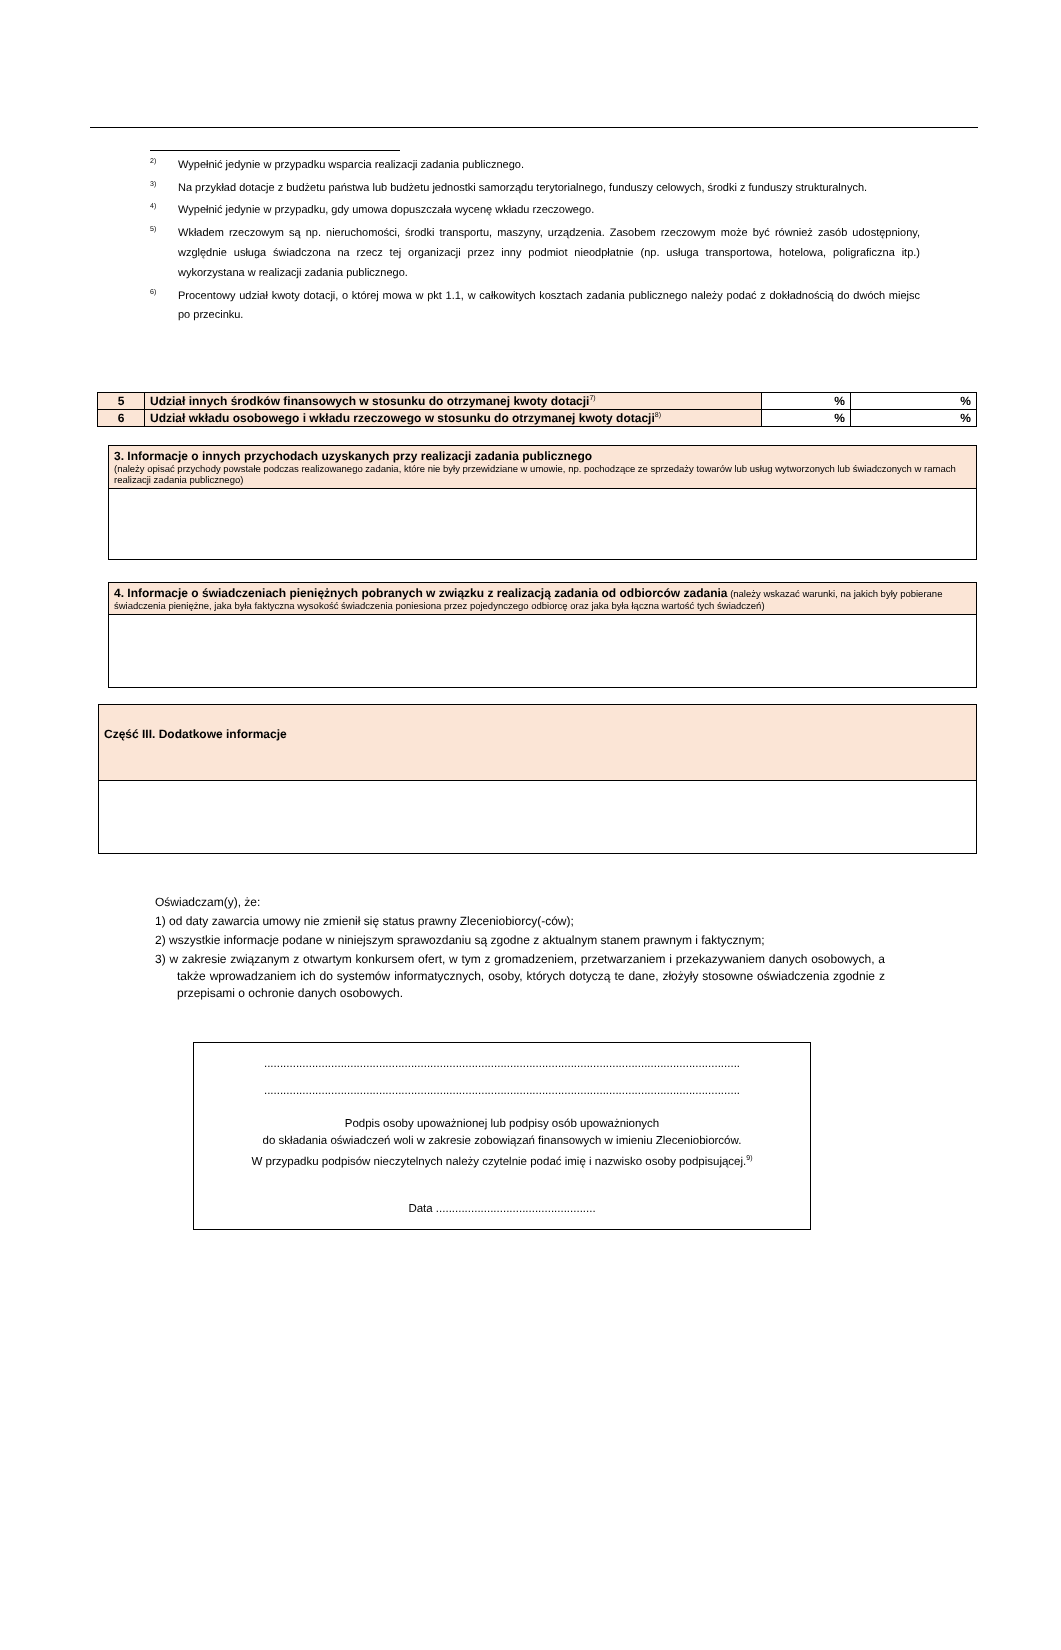<sup>2)</sup> Wypełnić jedynie w przypadku wsparcia realizacji zadania publicznego.
<sup>3)</sup> Na przykład dotacje z budżetu państwa lub budżetu jednostki samorządu terytorialnego, funduszy celowych, środki z funduszy strukturalnych.
<sup>4)</sup> Wypełnić jedynie w przypadku, gdy umowa dopuszczała wycenę wkładu rzeczowego.
<sup>5)</sup> Wkładem rzeczowym są np. nieruchomości, środki transportu, maszyny, urządzenia. Zasobem rzeczowym może być również zasób udostępniony, względnie usługa świadczona na rzecz tej organizacji przez inny podmiot nieodpłatnie (np. usługa transportowa, hotelowa, poligraficzna itp.) wykorzystana w realizacji zadania publicznego.
<sup>6)</sup> Procentowy udział kwoty dotacji, o której mowa w pkt 1.1, w całkowitych kosztach zadania publicznego należy podać z dokładnością do dwóch miejsc po przecinku.
| 5 | Udział innych środków finansowych w stosunku do otrzymanej kwoty dotacji<sup>7)</sup> | % | % |
| 6 | Udział wkładu osobowego i wkładu rzeczowego w stosunku do otrzymanej kwoty dotacji<sup>8)</sup> | % | % |
3. Informacje o innych przychodach uzyskanych przy realizacji zadania publicznego
(należy opisać przychody powstałe podczas realizowanego zadania, które nie były przewidziane w umowie, np. pochodzące ze sprzedaży towarów lub usług wytworzonych lub świadczonych w ramach realizacji zadania publicznego)
4. Informacje o świadczeniach pieniężnych pobranych w związku z realizacją zadania od odbiorców zadania (należy wskazać warunki, na jakich były pobierane świadczenia pieniężne, jaka była faktyczna wysokość świadczenia poniesiona przez pojedynczego odbiorcę oraz jaka była łączna wartość tych świadczeń)
Część III. Dodatkowe informacje
Oświadczam(y), że:
1) od daty zawarcia umowy nie zmienił się status prawny Zleceniobiorcy(-ców);
2) wszystkie informacje podane w niniejszym sprawozdaniu są zgodne z aktualnym stanem prawnym i faktycznym;
3) w zakresie związanym z otwartym konkursem ofert, w tym z gromadzeniem, przetwarzaniem i przekazywaniem danych osobowych, a także wprowadzaniem ich do systemów informatycznych, osoby, których dotyczą te dane, złożyły stosowne oświadczenia zgodnie z przepisami o ochronie danych osobowych.
.....................................................................................................................................................
.....................................................................................................................................................
Podpis osoby upoważnionej lub podpisy osób upoważnionych
do składania oświadczeń woli w zakresie zobowiązań finansowych w imieniu Zleceniobiorców.
W przypadku podpisów nieczytelnych należy czytelnie podać imię i nazwisko osoby podpisującej.<sup>9)</sup>
Data ..................................................